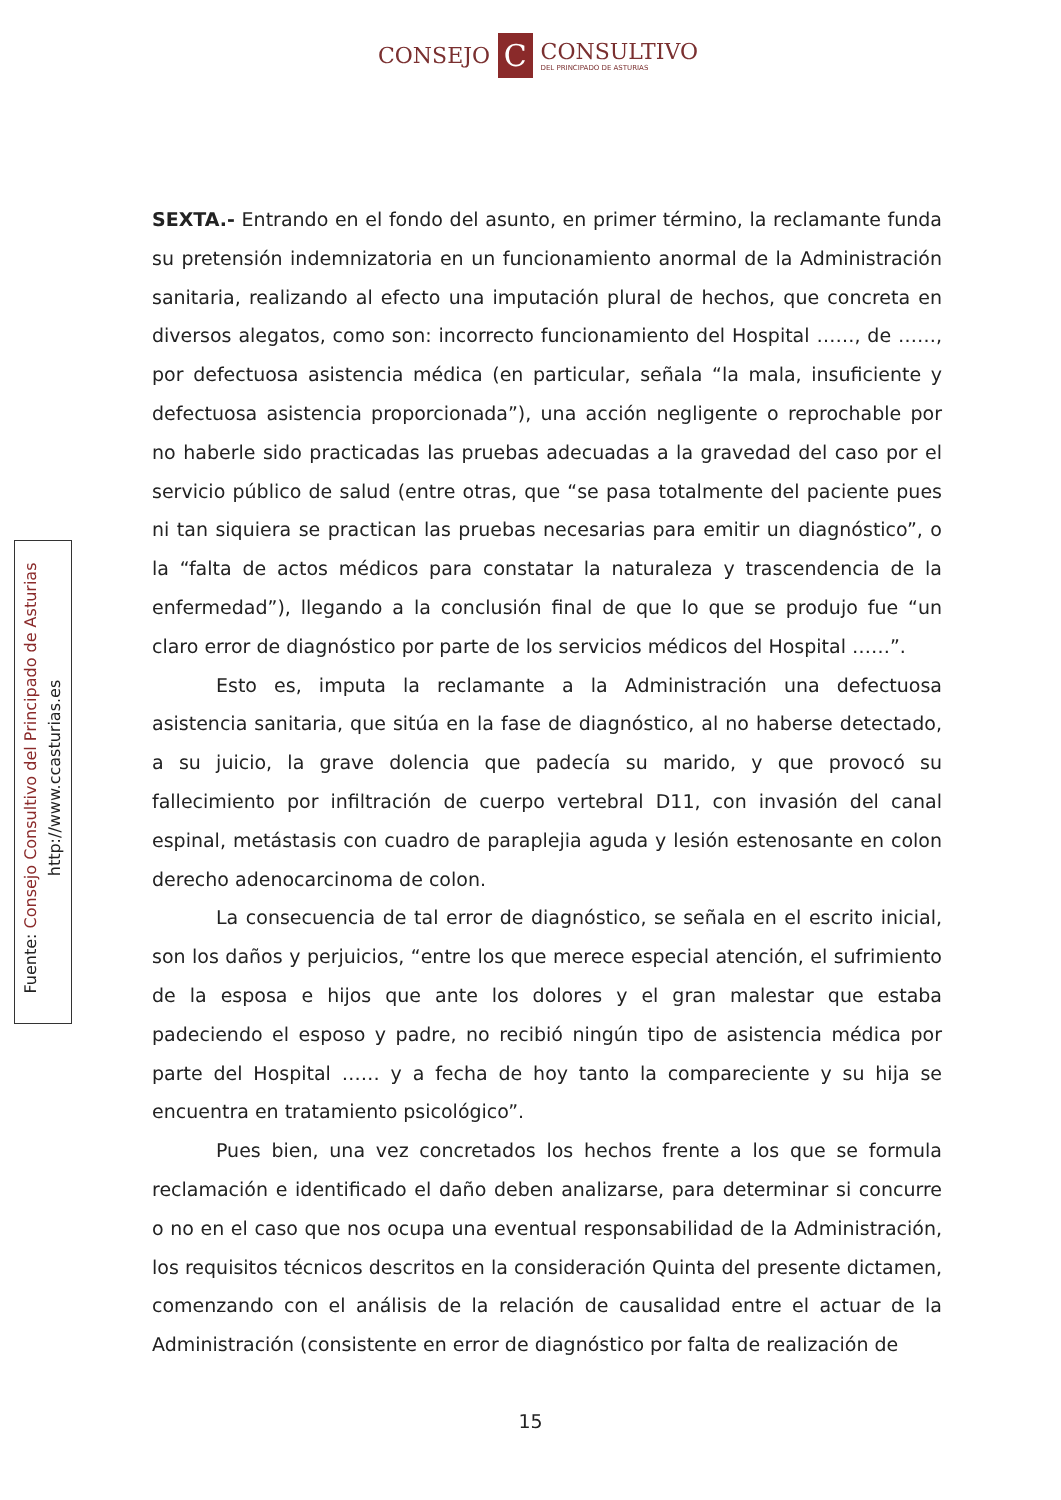CONSEJO
C
CONSULTIVO
DEL PRINCIPADO DE ASTURIAS
Fuente: Consejo Consultivo del Principado de Asturias
http://www.ccasturias.es
SEXTA.- Entrando en el fondo del asunto, en primer término, la reclamante funda su pretensión indemnizatoria en un funcionamiento anormal de la Administración sanitaria, realizando al efecto una imputación plural de hechos, que concreta en diversos alegatos, como son: incorrecto funcionamiento del Hospital ……, de ……, por defectuosa asistencia médica (en particular, señala “la mala, insuficiente y defectuosa asistencia proporcionada”), una acción negligente o reprochable por no haberle sido practicadas las pruebas adecuadas a la gravedad del caso por el servicio público de salud (entre otras, que “se pasa totalmente del paciente pues ni tan siquiera se practican las pruebas necesarias para emitir un diagnóstico”, o la “falta de actos médicos para constatar la naturaleza y trascendencia de la enfermedad”), llegando a la conclusión final de que lo que se produjo fue “un claro error de diagnóstico por parte de los servicios médicos del Hospital ……”.
Esto es, imputa la reclamante a la Administración una defectuosa asistencia sanitaria, que sitúa en la fase de diagnóstico, al no haberse detectado, a su juicio, la grave dolencia que padecía su marido, y que provocó su fallecimiento por infiltración de cuerpo vertebral D11, con invasión del canal espinal, metástasis con cuadro de paraplejia aguda y lesión estenosante en colon derecho adenocarcinoma de colon.
La consecuencia de tal error de diagnóstico, se señala en el escrito inicial, son los daños y perjuicios, “entre los que merece especial atención, el sufrimiento de la esposa e hijos que ante los dolores y el gran malestar que estaba padeciendo el esposo y padre, no recibió ningún tipo de asistencia médica por parte del Hospital …… y a fecha de hoy tanto la compareciente y su hija se encuentra en tratamiento psicológico”.
Pues bien, una vez concretados los hechos frente a los que se formula reclamación e identificado el daño deben analizarse, para determinar si concurre o no en el caso que nos ocupa una eventual responsabilidad de la Administración, los requisitos técnicos descritos en la consideración Quinta del presente dictamen, comenzando con el análisis de la relación de causalidad entre el actuar de la Administración (consistente en error de diagnóstico por falta de realización de
15